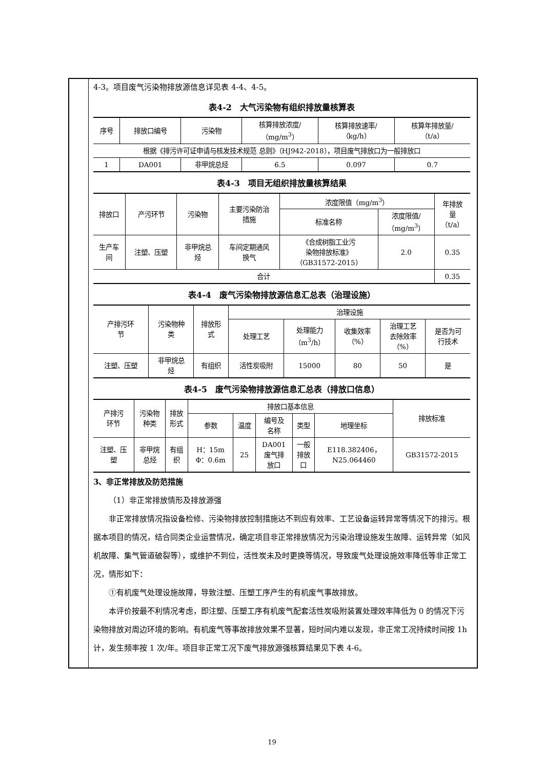4-3。项目废气污染物排放源信息详见表 4-4、4-5。
表4-2　大气污染物有组织排放量核算表
| 序号 | 排放口编号 | 污染物 | 核算排放浓度/ （mg/m<sup>3</sup>） | 核算排放速率/ （kg/h） | 核算年排放量/ （t/a） |
| --- | --- | --- | --- | --- | --- |
| 根据《排污许可证申请与核发技术规范 总则》（HJ942-2018），项目废气排放口为一般排放口 | | | | | |
| 1 | DA001 | 非甲烷总烃 | 6.5 | 0.097 | 0.7 |
表4-3　项目无组织排放量核算结果
| 排放口 | 产污环节 | 污染物 | 主要污染防治 措施 | 浓度限值（mg/m<sup>3</sup>） | | 年排放 量 （t/a） |
| --- | --- | --- | --- | --- | --- | --- |
| | | | | 标准名称 | 浓度限值/ （mg/m<sup>3</sup>） | |
| 生产车 间 | 注塑、压塑 | 非甲烷总 烃 | 车间定期通风 换气 | 《合成树脂工业污 染物排放标准》 （GB31572-2015） | 2.0 | 0.35 |
| 合计 | | | | | | 0.35 |
表4-4　废气污染物排放源信息汇总表（治理设施）
| 产排污环 节 | 污染物种 类 | 排放形 式 | 治理设施 | | | | |
| --- | --- | --- | --- | --- | --- | --- | --- |
| | | | 处理工艺 | 处理能力 （m<sup>3</sup>/h） | 收集效率 （%） | 治理工艺 去除效率 （%） | 是否为可 行技术 |
| 注塑、压塑 | 非甲烷总 烃 | 有组织 | 活性炭吸附 | 15000 | 80 | 50 | 是 |
表4-5　废气污染物排放源信息汇总表（排放口信息）
| 产排污 环节 | 污染物 种类 | 排放 形式 | 排放口基本信息 | | | | | 排放标准 |
| --- | --- | --- | --- | --- | --- | --- | --- | --- |
| | | | 参数 | 温度 | 编号及 名称 | 类型 | 地理坐标 | |
| 注塑、压 塑 | 非甲烷 总烃 | 有组 织 | H：15m Φ：0.6m | 25 | DA001 废气排 放口 | 一般 排放 口 | E118.382406， N25.064460 | GB31572-2015 |
3、非正常排放及防范措施
（1）非正常排放情形及排放源强
非正常排放情况指设备检修、污染物排放控制措施达不到应有效率、工艺设备运转异常等情况下的排污。根据本项目的情况，结合同类企业运营情况，确定项目非正常排放情况为污染治理设施发生故障、运转异常（如风机故障、集气管道破裂等），或维护不到位，活性炭未及时更换等情况，导致废气处理设施效率降低等非正常工况，情形如下：
①有机废气处理设施故障，导致注塑、压塑工序产生的有机废气事故排放。
本评价按最不利情况考虑，即注塑、压塑工序有机废气配套活性炭吸附装置处理效率降低为 0 的情况下污染物排放对周边环境的影响。有机废气等事故排放效果不显著，短时间内难以发现，非正常工况持续时间按 1h 计，发生频率按 1 次/年。项目非正常工况下废气排放源强核算结果见下表 4-6。
19